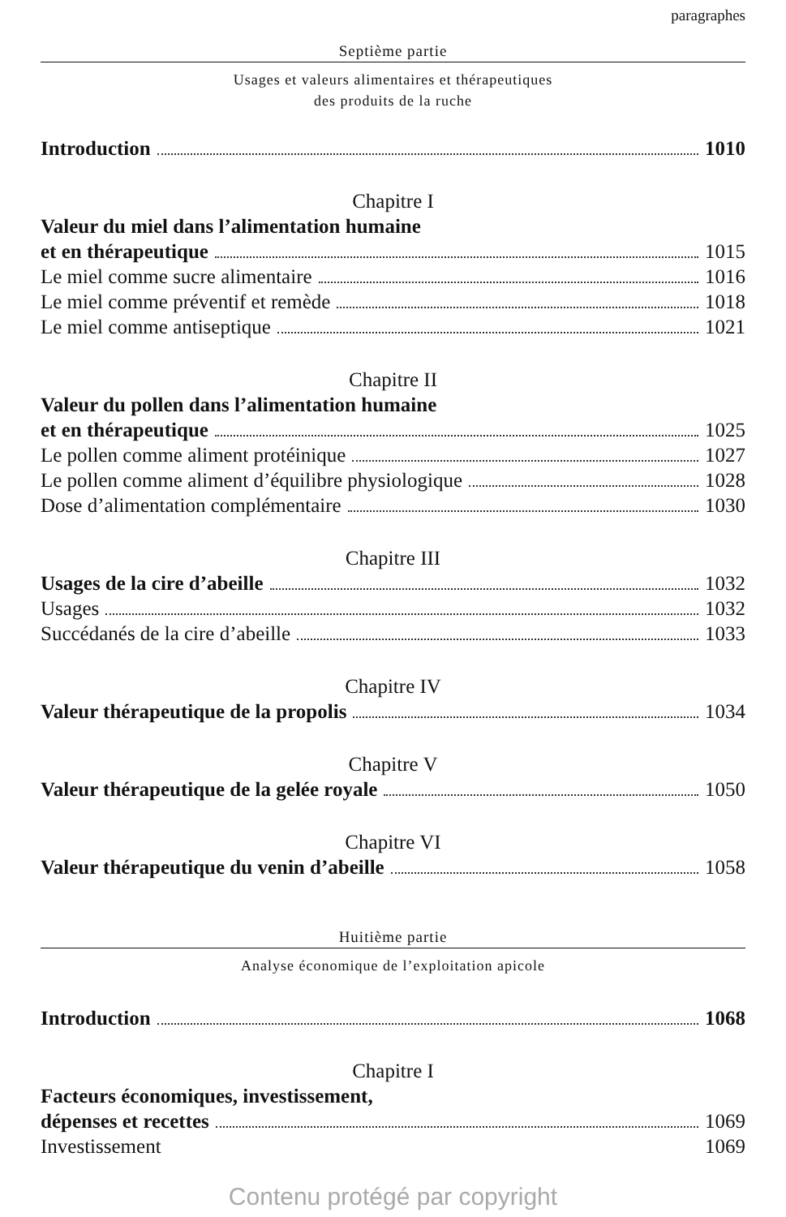paragraphes
Septième partie
Usages et valeurs alimentaires et thérapeutiques
des produits de la ruche
Introduction 1010
Chapitre I
Valeur du miel dans l’alimentation humaine
et en thérapeutique 1015
Le miel comme sucre alimentaire 1016
Le miel comme préventif et remède 1018
Le miel comme antiseptique 1021
Chapitre II
Valeur du pollen dans l’alimentation humaine
et en thérapeutique 1025
Le pollen comme aliment protéinique 1027
Le pollen comme aliment d’équilibre physiologique 1028
Dose d’alimentation complémentaire 1030
Chapitre III
Usages de la cire d’abeille 1032
Usages 1032
Succédanés de la cire d’abeille 1033
Chapitre IV
Valeur thérapeutique de la propolis 1034
Chapitre V
Valeur thérapeutique de la gelée royale 1050
Chapitre VI
Valeur thérapeutique du venin d’abeille 1058
Huitième partie
Analyse économique de l’exploitation apicole
Introduction 1068
Chapitre I
Facteurs économiques, investissement,
dépenses et recettes 1069
Investissement 1069
Contenu protégé par copyright